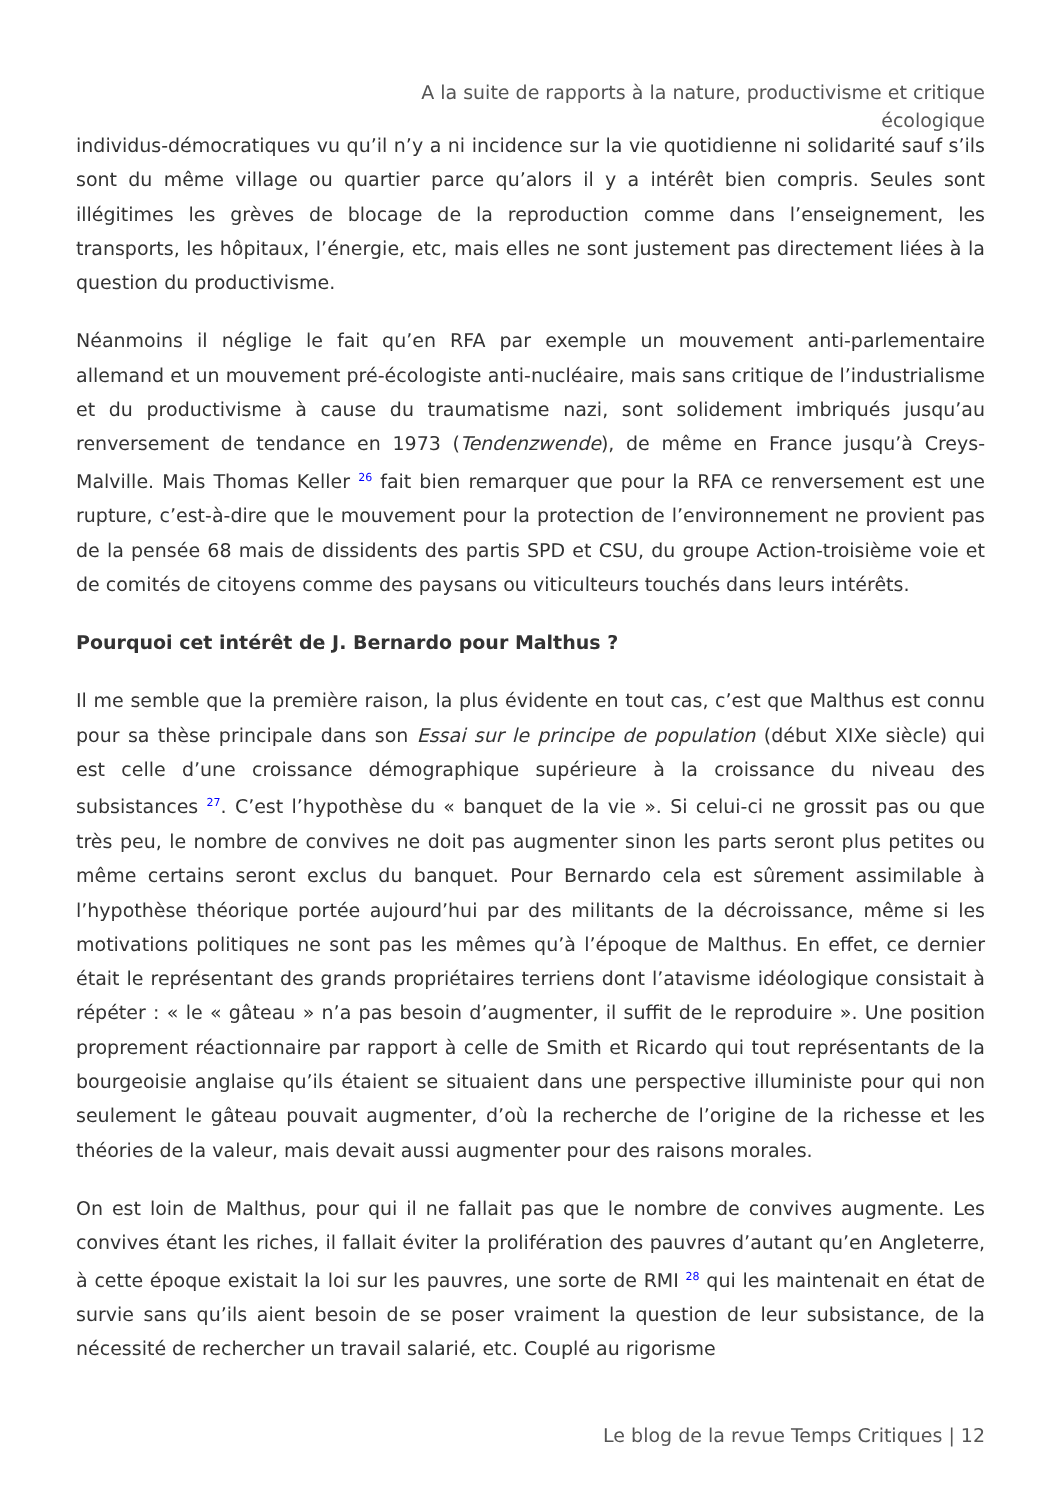A la suite de rapports à la nature, productivisme et critique écologique
individus-démocratiques vu qu’il n’y a ni incidence sur la vie quotidienne ni solidarité sauf s’ils sont du même village ou quartier parce qu’alors il y a intérêt bien compris. Seules sont illégitimes les grèves de blocage de la reproduction comme dans l’enseignement, les transports, les hôpitaux, l’énergie, etc, mais elles ne sont justement pas directement liées à la question du productivisme.
Néanmoins il néglige le fait qu’en RFA par exemple un mouvement anti-parlementaire allemand et un mouvement pré-écologiste anti-nucléaire, mais sans critique de l’industrialisme et du productivisme à cause du traumatisme nazi, sont solidement imbriqués jusqu’au renversement de tendance en 1973 (Tendenzwende), de même en France jusqu’à Creys-Malville. Mais Thomas Keller <sup>26</sup> fait bien remarquer que pour la RFA ce renversement est une rupture, c’est-à-dire que le mouvement pour la protection de l’environnement ne provient pas de la pensée 68 mais de dissidents des partis SPD et CSU, du groupe Action-troisième voie et de comités de citoyens comme des paysans ou viticulteurs touchés dans leurs intérêts.
Pourquoi cet intérêt de J. Bernardo pour Malthus ?
Il me semble que la première raison, la plus évidente en tout cas, c’est que Malthus est connu pour sa thèse principale dans son Essai sur le principe de population (début XIXe siècle) qui est celle d’une croissance démographique supérieure à la croissance du niveau des subsistances <sup>27</sup>. C’est l’hypothèse du « banquet de la vie ». Si celui-ci ne grossit pas ou que très peu, le nombre de convives ne doit pas augmenter sinon les parts seront plus petites ou même certains seront exclus du banquet. Pour Bernardo cela est sûrement assimilable à l’hypothèse théorique portée aujourd’hui par des militants de la décroissance, même si les motivations politiques ne sont pas les mêmes qu’à l’époque de Malthus. En effet, ce dernier était le représentant des grands propriétaires terriens dont l’atavisme idéologique consistait à répéter : « le « gâteau » n’a pas besoin d’augmenter, il suffit de le reproduire ». Une position proprement réactionnaire par rapport à celle de Smith et Ricardo qui tout représentants de la bourgeoisie anglaise qu’ils étaient se situaient dans une perspective illuministe pour qui non seulement le gâteau pouvait augmenter, d’où la recherche de l’origine de la richesse et les théories de la valeur, mais devait aussi augmenter pour des raisons morales.
On est loin de Malthus, pour qui il ne fallait pas que le nombre de convives augmente. Les convives étant les riches, il fallait éviter la prolifération des pauvres d’autant qu’en Angleterre, à cette époque existait la loi sur les pauvres, une sorte de RMI <sup>28</sup> qui les maintenait en état de survie sans qu’ils aient besoin de se poser vraiment la question de leur subsistance, de la nécessité de rechercher un travail salarié, etc. Couplé au rigorisme
Le blog de la revue Temps Critiques | 12